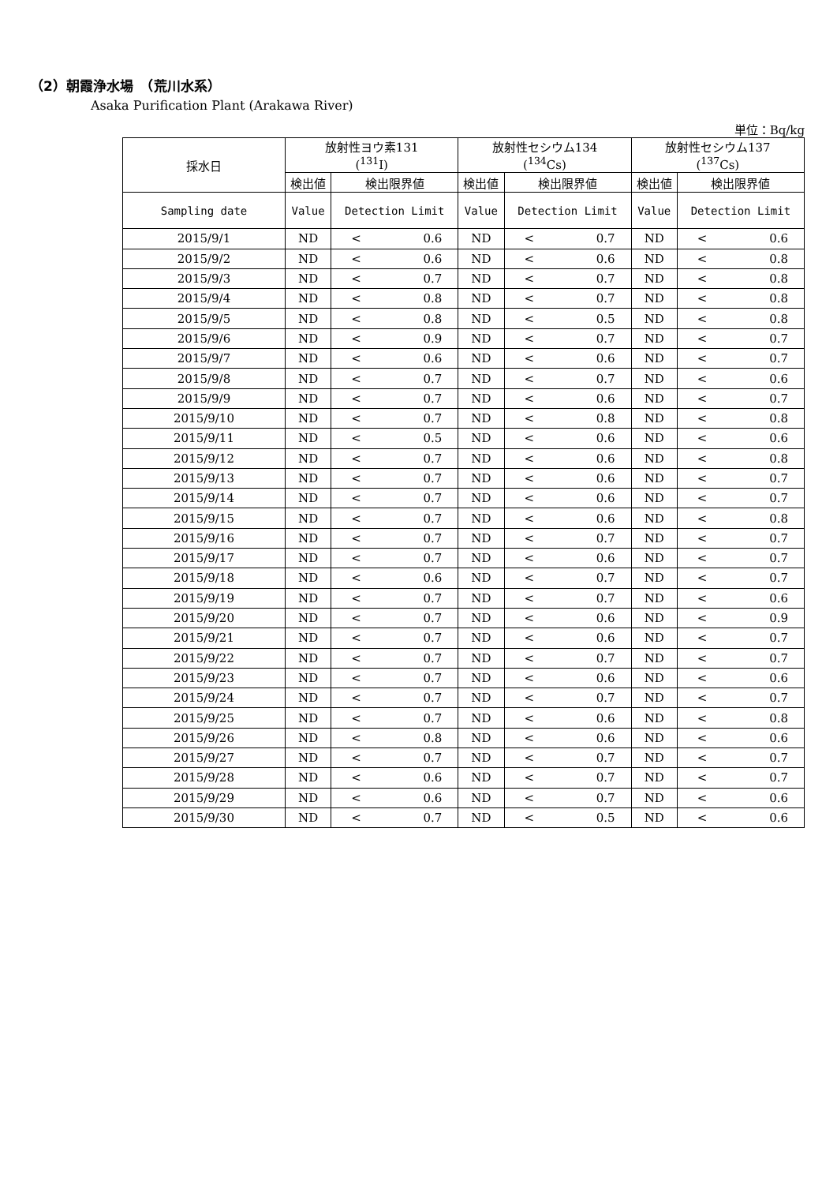（2）朝霞浄水場　（荒川水系）
Asaka Purification Plant (Arakawa River)
単位：Bq/kg
| 採水日 | 放射性ヨウ素131 (<sup>131</sup>I) | | 放射性セシウム134 (<sup>134</sup>Cs) | | 放射性セシウム137 (<sup>137</sup>Cs) | |
| --- | --- | --- | --- | --- | --- | --- |
| | 検出値 | 検出限界値 | 検出値 | 検出限界値 | 検出値 | 検出限界値 |
| Sampling date | Value | Detection Limit | Value | Detection Limit | Value | Detection Limit |
| 2015/9/1 | ND | < 0.6 | ND | < 0.7 | ND | < 0.6 |
| 2015/9/2 | ND | < 0.6 | ND | < 0.6 | ND | < 0.8 |
| 2015/9/3 | ND | < 0.7 | ND | < 0.7 | ND | < 0.8 |
| 2015/9/4 | ND | < 0.8 | ND | < 0.7 | ND | < 0.8 |
| 2015/9/5 | ND | < 0.8 | ND | < 0.5 | ND | < 0.8 |
| 2015/9/6 | ND | < 0.9 | ND | < 0.7 | ND | < 0.7 |
| 2015/9/7 | ND | < 0.6 | ND | < 0.6 | ND | < 0.7 |
| 2015/9/8 | ND | < 0.7 | ND | < 0.7 | ND | < 0.6 |
| 2015/9/9 | ND | < 0.7 | ND | < 0.6 | ND | < 0.7 |
| 2015/9/10 | ND | < 0.7 | ND | < 0.8 | ND | < 0.8 |
| 2015/9/11 | ND | < 0.5 | ND | < 0.6 | ND | < 0.6 |
| 2015/9/12 | ND | < 0.7 | ND | < 0.6 | ND | < 0.8 |
| 2015/9/13 | ND | < 0.7 | ND | < 0.6 | ND | < 0.7 |
| 2015/9/14 | ND | < 0.7 | ND | < 0.6 | ND | < 0.7 |
| 2015/9/15 | ND | < 0.7 | ND | < 0.6 | ND | < 0.8 |
| 2015/9/16 | ND | < 0.7 | ND | < 0.7 | ND | < 0.7 |
| 2015/9/17 | ND | < 0.7 | ND | < 0.6 | ND | < 0.7 |
| 2015/9/18 | ND | < 0.6 | ND | < 0.7 | ND | < 0.7 |
| 2015/9/19 | ND | < 0.7 | ND | < 0.7 | ND | < 0.6 |
| 2015/9/20 | ND | < 0.7 | ND | < 0.6 | ND | < 0.9 |
| 2015/9/21 | ND | < 0.7 | ND | < 0.6 | ND | < 0.7 |
| 2015/9/22 | ND | < 0.7 | ND | < 0.7 | ND | < 0.7 |
| 2015/9/23 | ND | < 0.7 | ND | < 0.6 | ND | < 0.6 |
| 2015/9/24 | ND | < 0.7 | ND | < 0.7 | ND | < 0.7 |
| 2015/9/25 | ND | < 0.7 | ND | < 0.6 | ND | < 0.8 |
| 2015/9/26 | ND | < 0.8 | ND | < 0.6 | ND | < 0.6 |
| 2015/9/27 | ND | < 0.7 | ND | < 0.7 | ND | < 0.7 |
| 2015/9/28 | ND | < 0.6 | ND | < 0.7 | ND | < 0.7 |
| 2015/9/29 | ND | < 0.6 | ND | < 0.7 | ND | < 0.6 |
| 2015/9/30 | ND | < 0.7 | ND | < 0.5 | ND | < 0.6 |